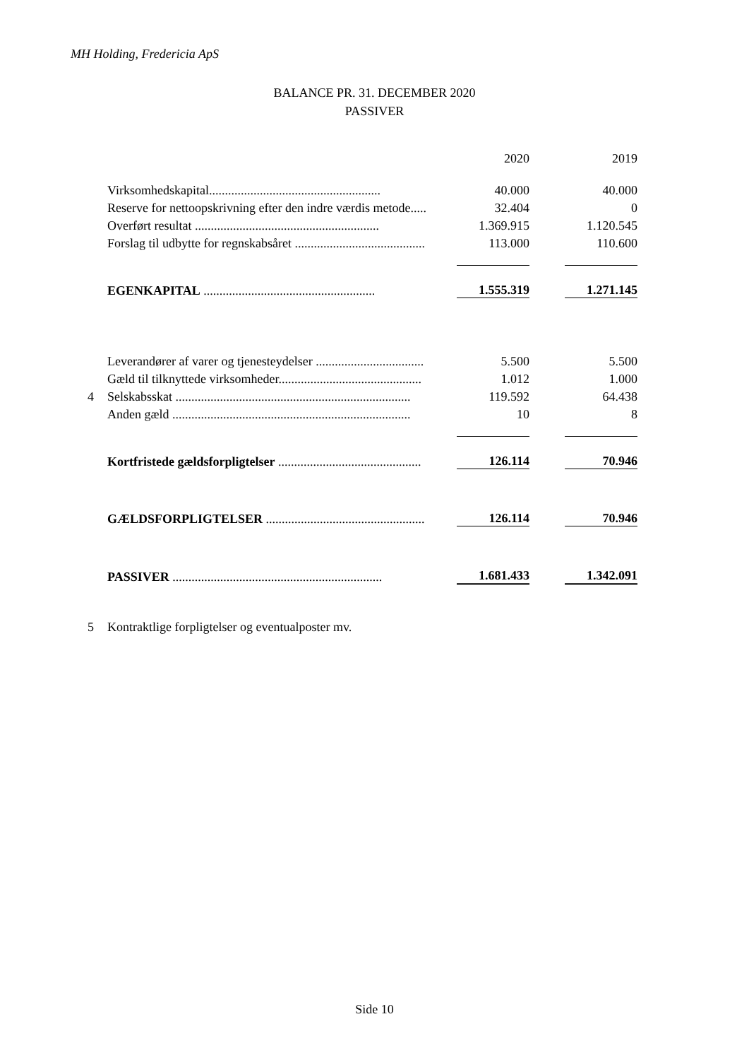MH Holding, Fredericia ApS
BALANCE PR. 31. DECEMBER 2020
PASSIVER
| | | 2020 | | 2019 |
| | Virksomhedskapital...................................................... | 40.000 | | 40.000 |
| | Reserve for nettoopskrivning efter den indre værdis metode..... | 32.404 | | 0 |
| | Overført resultat .......................................................... | 1.369.915 | | 1.120.545 |
| | Forslag til udbytte for regnskabsåret ......................................... | 113.000 | | 110.600 |
| | EGENKAPITAL ...................................................... | 1.555.319 | | 1.271.145 |
| | Leverandører af varer og tjenesteydelser .................................. | 5.500 | | 5.500 |
| | Gæld til tilknyttede virksomheder............................................. | 1.012 | | 1.000 |
| 4 | Selskabsskat .......................................................................... | 119.592 | | 64.438 |
| | Anden gæld ........................................................................... | 10 | | 8 |
| | Kortfristede gældsforpligtelser ............................................. | 126.114 | | 70.946 |
| | GÆLDSFORPLIGTELSER .................................................. | 126.114 | | 70.946 |
| | PASSIVER .................................................................. | 1.681.433 | | 1.342.091 |
| 5 | Kontraktlige forpligtelser og eventualposter mv. | | | |
Side 10